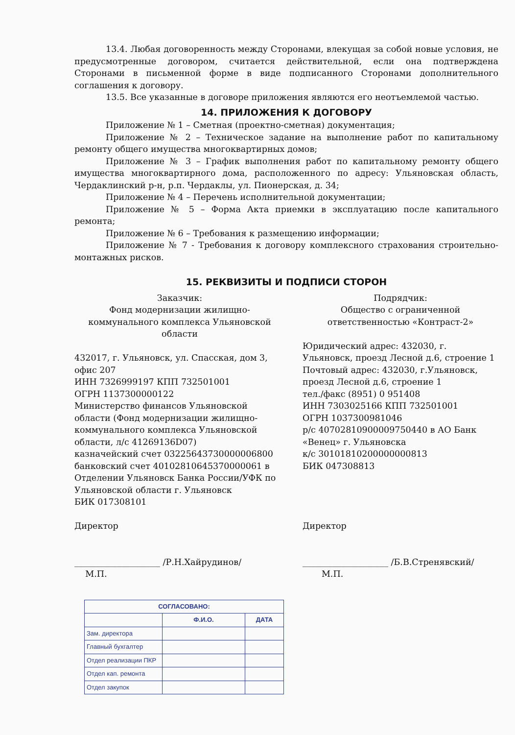13.4. Любая договоренность между Сторонами, влекущая за собой новые условия, не предусмотренные договором, считается действительной, если она подтверждена Сторонами в письменной форме в виде подписанного Сторонами дополнительного соглашения к договору.
13.5. Все указанные в договоре приложения являются его неотъемлемой частью.
14. ПРИЛОЖЕНИЯ К ДОГОВОРУ
Приложение № 1 – Сметная (проектно-сметная) документация;
Приложение № 2 – Техническое задание на выполнение работ по капитальному ремонту общего имущества многоквартирных домов;
Приложение № 3 – График выполнения работ по капитальному ремонту общего имущества многоквартирного дома, расположенного по адресу: Ульяновская область, Чердаклинский р-н, р.п. Чердаклы, ул. Пионерская, д. 34;
Приложение № 4 – Перечень исполнительной документации;
Приложение № 5 – Форма Акта приемки в эксплуатацию после капитального ремонта;
Приложение № 6 – Требования к размещению информации;
Приложение № 7 - Требования к договору комплексного страхования строительно-монтажных рисков.
15. РЕКВИЗИТЫ И ПОДПИСИ СТОРОН
Заказчик:
Фонд модернизации жилищно-коммунального комплекса Ульяновской области
432017, г. Ульяновск, ул. Спасская, дом 3, офис 207
ИНН 7326999197 КПП 732501001
ОГРН 1137300000122
Министерство финансов Ульяновской области (Фонд модернизации жилищно-коммунального комплекса Ульяновской области, л/с 41269136D07)
казначейский счет 03225643730000006800
банковский счет 40102810645370000061 в Отделении Ульяновск Банка России/УФК по Ульяновской области г. Ульяновск
БИК 017308101
Директор
____________________ /Р.Н.Хайрудинов/
М.П.
Подрядчик:
Общество с ограниченной ответственностью «Контраст-2»
Юридический адрес: 432030, г. Ульяновск, проезд Лесной д.6, строение 1
Почтовый адрес: 432030, г.Ульяновск, проезд Лесной д.6, строение 1
тел./факс (8951) 0 951408
ИНН 7303025166 КПП 732501001
ОГРН 1037300981046
р/с 40702810900009750440 в АО Банк «Венец» г. Ульяновска
к/с 30101810200000000813
БИК 047308813
Директор
____________________ /Б.В.Стренявский/
М.П.
| СОГЛАСОВАНО: | | |
| --- | --- | --- |
| | Ф.И.О. | ДАТА |
| Зам. директора | | |
| Главный бухгалтер | | |
| Отдел реализации ПКР | | |
| Отдел кап. ремонта | | |
| Отдел закупок | | |